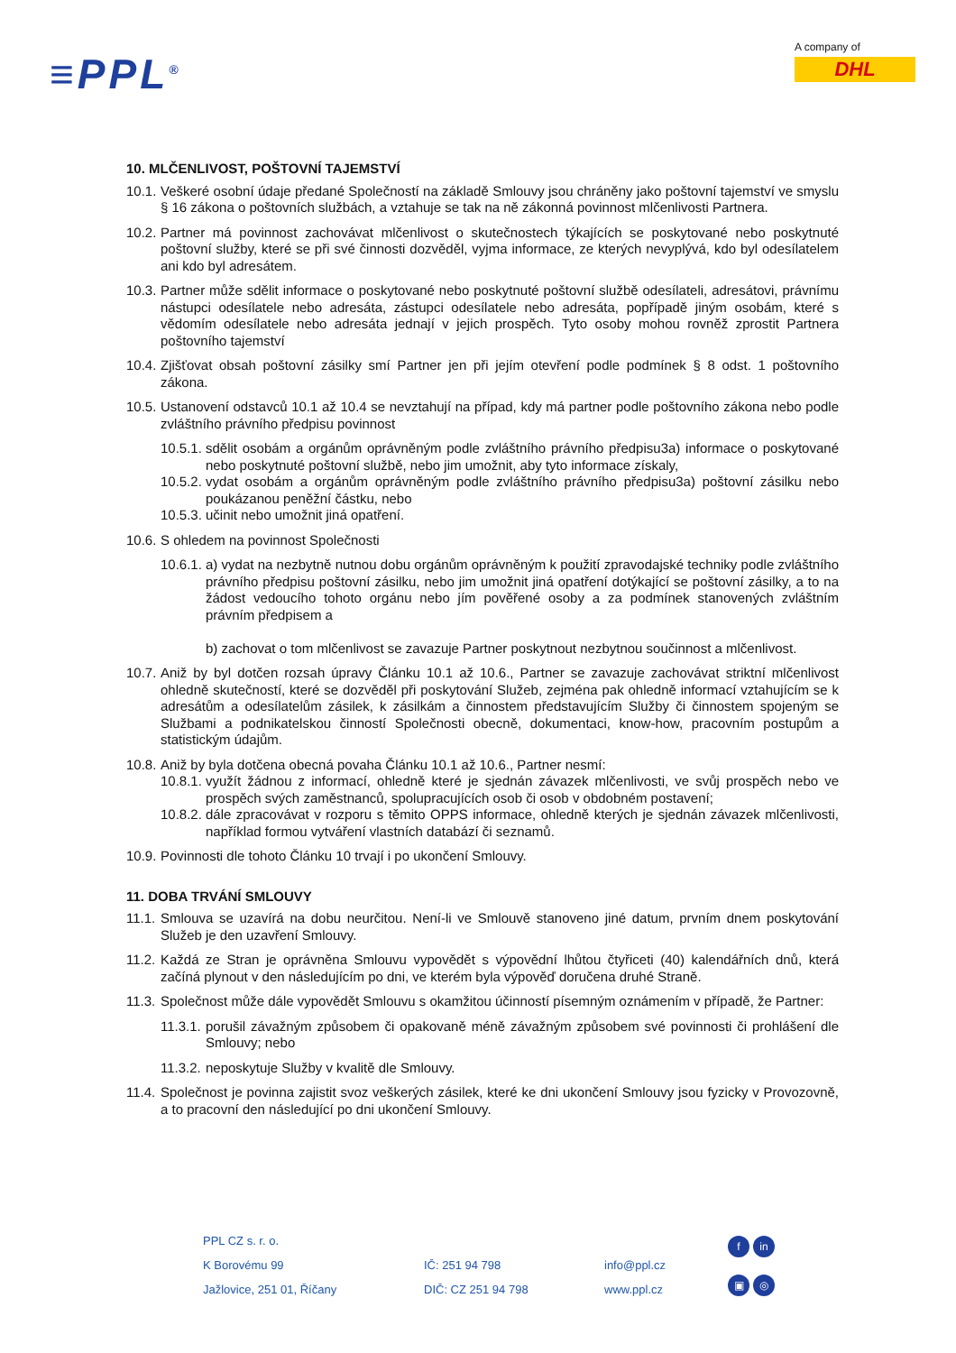≡PPL<sup>®</sup>
A company of
DHL
10. MLČENLIVOST, POŠTOVNÍ TAJEMSTVÍ
10.1. Veškeré osobní údaje předané Společností na základě Smlouvy jsou chráněny jako poštovní tajemství ve smyslu § 16 zákona o poštovních službách, a vztahuje se tak na ně zákonná povinnost mlčenlivosti Partnera.
10.2. Partner má povinnost zachovávat mlčenlivost o skutečnostech týkajících se poskytované nebo poskytnuté poštovní služby, které se při své činnosti dozvěděl, vyjma informace, ze kterých nevyplývá, kdo byl odesílatelem ani kdo byl adresátem.
10.3. Partner může sdělit informace o poskytované nebo poskytnuté poštovní službě odesílateli, adresátovi, právnímu nástupci odesílatele nebo adresáta, zástupci odesílatele nebo adresáta, popřípadě jiným osobám, které s vědomím odesílatele nebo adresáta jednají v jejich prospěch. Tyto osoby mohou rovněž zprostit Partnera poštovního tajemství
10.4. Zjišťovat obsah poštovní zásilky smí Partner jen při jejím otevření podle podmínek § 8 odst. 1 poštovního zákona.
10.5. Ustanovení odstavců 10.1 až 10.4 se nevztahují na případ, kdy má partner podle poštovního zákona nebo podle zvláštního právního předpisu povinnost
10.5.1. sdělit osobám a orgánům oprávněným podle zvláštního právního předpisu3a) informace o poskytované nebo poskytnuté poštovní službě, nebo jim umožnit, aby tyto informace získaly,
10.5.2. vydat osobám a orgánům oprávněným podle zvláštního právního předpisu3a) poštovní zásilku nebo poukázanou peněžní částku, nebo
10.5.3. učinit nebo umožnit jiná opatření.
10.6. S ohledem na povinnost Společnosti
10.6.1. a) vydat na nezbytně nutnou dobu orgánům oprávněným k použití zpravodajské techniky podle zvláštního právního předpisu poštovní zásilku, nebo jim umožnit jiná opatření dotýkající se poštovní zásilky, a to na žádost vedoucího tohoto orgánu nebo jím pověřené osoby a za podmínek stanovených zvláštním právním předpisem a
b) zachovat o tom mlčenlivost se zavazuje Partner poskytnout nezbytnou součinnost a mlčenlivost.
10.7. Aniž by byl dotčen rozsah úpravy Článku 10.1 až 10.6., Partner se zavazuje zachovávat striktní mlčenlivost ohledně skutečností, které se dozvěděl při poskytování Služeb, zejména pak ohledně informací vztahujícím se k adresátům a odesílatelům zásilek, k zásilkám a činnostem představujícím Služby či činnostem spojeným se Službami a podnikatelskou činností Společnosti obecně, dokumentaci, know-how, pracovním postupům a statistickým údajům.
10.8. Aniž by byla dotčena obecná povaha Článku 10.1 až 10.6., Partner nesmí:
10.8.1. využít žádnou z informací, ohledně které je sjednán závazek mlčenlivosti, ve svůj prospěch nebo ve prospěch svých zaměstnanců, spolupracujících osob či osob v obdobném postavení;
10.8.2. dále zpracovávat v rozporu s těmito OPPS informace, ohledně kterých je sjednán závazek mlčenlivosti, například formou vytváření vlastních databází či seznamů.
10.9. Povinnosti dle tohoto Článku 10 trvají i po ukončení Smlouvy.
11. DOBA TRVÁNÍ SMLOUVY
11.1. Smlouva se uzavírá na dobu neurčitou. Není-li ve Smlouvě stanoveno jiné datum, prvním dnem poskytování Služeb je den uzavření Smlouvy.
11.2. Každá ze Stran je oprávněna Smlouvu vypovědět s výpovědní lhůtou čtyřiceti (40) kalendářních dnů, která začíná plynout v den následujícím po dni, ve kterém byla výpověď doručena druhé Straně.
11.3. Společnost může dále vypovědět Smlouvu s okamžitou účinností písemným oznámením v případě, že Partner:
11.3.1. porušil závažným způsobem či opakovaně méně závažným způsobem své povinnosti či prohlášení dle Smlouvy; nebo
11.3.2. neposkytuje Služby v kvalitě dle Smlouvy.
11.4. Společnost je povinna zajistit svoz veškerých zásilek, které ke dni ukončení Smlouvy jsou fyzicky v Provozovně, a to pracovní den následující po dni ukončení Smlouvy.
PPL CZ s. r. o.
K Borovému 99
Jažlovice, 251 01, Říčany
IČ: 251 94 798
DIČ: CZ 251 94 798
info@ppl.cz
www.ppl.cz
fin
▣ ◎